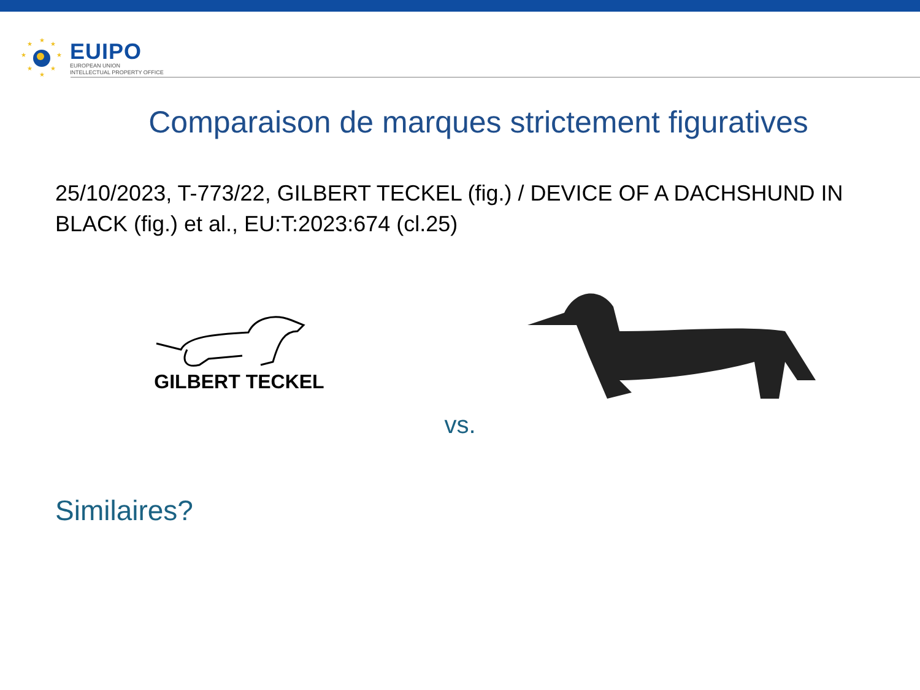★
★
★
★
★
★
★
★
EUIPO
EUROPEAN UNION
INTELLECTUAL PROPERTY OFFICE
Comparaison de marques strictement figuratives
25/10/2023, T-773/22, GILBERT TECKEL (fig.) / DEVICE OF A DACHSHUND IN BLACK (fig.) et al., EU:T:2023:674 (cl.25)
GILBERT TECKEL
vs.
Similaires?